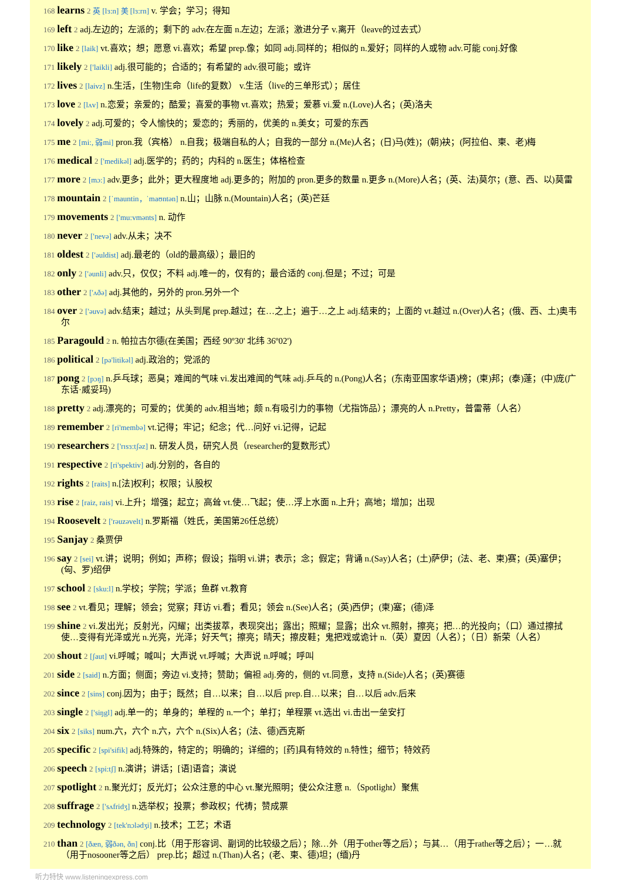168 learns 2 英 [lɜ:n] 美 [lɜ:rn] v. 学会；学习；得知
169 left 2 adj.左边的；左派的；剩下的 adv.在左面 n.左边；左派；激进分子 v.离开（leave的过去式）
170 like 2 [laik] vt.喜欢；想；愿意 vi.喜欢；希望 prep.像；如同 adj.同样的；相似的 n.爱好；同样的人或物 adv.可能 conj.好像
171 likely 2 ['laikli] adj.很可能的；合适的；有希望的 adv.很可能；或许
172 lives 2 [laivz] n.生活，[生物]生命（life的复数） v.生活（live的三单形式）；居住
173 love 2 [lʌv] n.恋爱；亲爱的；酷爱；喜爱的事物 vt.喜欢；热爱；爱慕 vi.爱 n.(Love)人名；(英)洛夫
174 lovely 2 adj.可爱的；令人愉快的；爱恋的；秀丽的，优美的 n.美女；可爱的东西
175 me 2 [mi:, 弱mi] pron.我（宾格） n.自我；极端自私的人；自我的一部分 n.(Me)人名；(日)马(姓)；(朝)袂；(阿拉伯、柬、老)梅
176 medical 2 ['medikəl] adj.医学的；药的；内科的 n.医生；体格检查
177 more 2 [mɔ:] adv.更多；此外；更大程度地 adj.更多的；附加的 pron.更多的数量 n.更多 n.(More)人名；(英、法)莫尔；(意、西、以)莫雷
178 mountain 2 [ˈmauntin，ˈmaʊntən] n.山；山脉 n.(Mountain)人名；(英)芒廷
179 movements 2 ['mu:vmənts] n. 动作
180 never 2 ['nevə] adv.从未；决不
181 oldest 2 ['əuldist] adj.最老的（old的最高级）；最旧的
182 only 2 ['əunli] adv.只，仅仅；不料 adj.唯一的，仅有的；最合适的 conj.但是；不过；可是
183 other 2 ['ʌðə] adj.其他的，另外的 pron.另外一个
184 over 2 ['əuvə] adv.结束；越过；从头到尾 prep.越过；在…之上；遍于…之上 adj.结束的；上面的 vt.越过 n.(Over)人名；(俄、西、土)奥韦尔
185 Paragould 2 n. 帕拉古尔德(在美国；西经 90º30' 北纬 36º02')
186 political 2 [pə'litikəl] adj.政治的；党派的
187 pong 2 [pɔŋ] n.乒乓球；恶臭；难闻的气味 vi.发出难闻的气味 adj.乒乓的 n.(Pong)人名；(东南亚国家华语)榜；(柬)邦；(泰)蓬；(中)庞(广东话·威妥玛)
188 pretty 2 adj.漂亮的；可爱的；优美的 adv.相当地；颇 n.有吸引力的事物（尤指饰品）；漂亮的人 n.Pretty，普雷蒂（人名）
189 remember 2 [ri'membə] vt.记得；牢记；纪念；代…问好 vi.记得，记起
190 researchers 2 ['rɪsɜ:tʃəz] n. 研发人员，研究人员（researcher的复数形式）
191 respective 2 [ri'spektiv] adj.分别的，各自的
192 rights 2 [raits] n.[法]权利；权限；认股权
193 rise 2 [raiz, rais] vi.上升；增强；起立；高耸 vt.使…飞起；使…浮上水面 n.上升；高地；增加；出现
194 Roosevelt 2 ['rəuzəvelt] n.罗斯福（姓氏，美国第26任总统）
195 Sanjay 2 桑贾伊
196 say 2 [sei] vt.讲；说明；例如；声称；假设；指明 vi.讲；表示；念；假定；背诵 n.(Say)人名；(土)萨伊；(法、老、柬)赛；(英)塞伊；(匈、罗)绍伊
197 school 2 [sku:l] n.学校；学院；学派；鱼群 vt.教育
198 see 2 vt.看见；理解；领会；觉察；拜访 vi.看；看见；领会 n.(See)人名；(英)西伊；(柬)塞；(德)泽
199 shine 2 vi.发出光；反射光，闪耀；出类拔萃，表现突出；露出；照耀；显露；出众 vt.照射，擦亮；把…的光投向；（口）通过擦拭使…变得有光泽或光 n.光亮，光泽；好天气；擦亮；晴天；擦皮鞋；鬼把戏或诡计 n.（英）夏因（人名）；（日）新荣（人名）
200 shout 2 [ʃaut] vi.呼喊；喊叫；大声说 vt.呼喊；大声说 n.呼喊；呼叫
201 side 2 [said] n.方面；侧面；旁边 vi.支持；赞助；偏袒 adj.旁的，侧的 vt.同意，支持 n.(Side)人名；(英)赛德
202 since 2 [sins] conj.因为；由于；既然；自…以来；自…以后 prep.自…以来；自…以后 adv.后来
203 single 2 ['siŋgl] adj.单一的；单身的；单程的 n.一个；单打；单程票 vt.选出 vi.击出一垒安打
204 six 2 [siks] num.六，六个 n.六，六个 n.(Six)人名；(法、德)西克斯
205 specific 2 [spi'sifik] adj.特殊的，特定的；明确的；详细的；[药]具有特效的 n.特性；细节；特效药
206 speech 2 [spi:tʃ] n.演讲；讲话；[语]语音；演说
207 spotlight 2 n.聚光灯；反光灯；公众注意的中心 vt.聚光照明；使公众注意 n.（Spotlight）聚焦
208 suffrage 2 ['sʌfridʒ] n.选举权；投票；参政权；代祷；赞成票
209 technology 2 [tek'nɔlədʒi] n.技术；工艺；术语
210 than 2 [ðæn, 弱ðən, ðn] conj.比（用于形容词、副词的比较级之后）；除…外（用于other等之后）；与其…（用于rather等之后）；一…就（用于nosooner等之后） prep.比；超过 n.(Than)人名；(老、柬、德)坦；(缅)丹
听力特快 www.listeningexpress.com